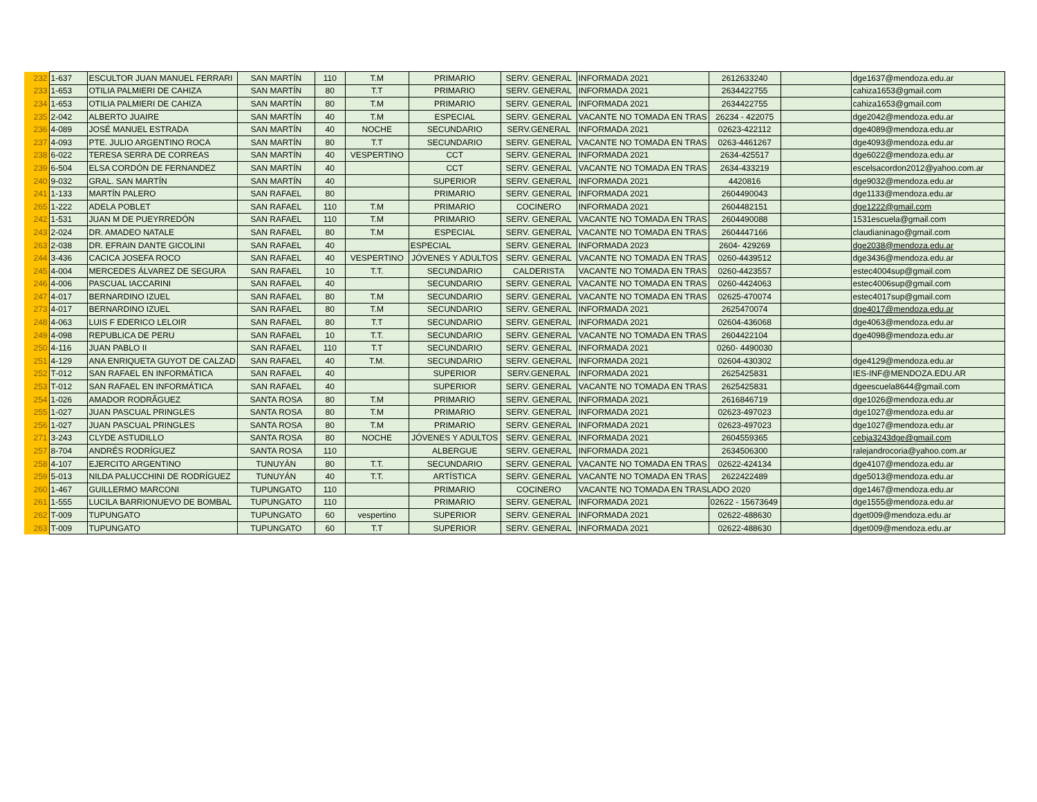| 232 | 1-637 | ESCULTOR JUAN MANUEL FERRARI | SAN MARTÍN | 110 | T.M | PRIMARIO | SERV. GENERAL | INFORMADA 2021 | 2612633240 | | dge1637@mendoza.edu.ar |
| 233 | 1-653 | OTILIA PALMIERI DE CAHIZA | SAN MARTÍN | 80 | T.T | PRIMARIO | SERV. GENERAL | INFORMADA 2021 | 2634422755 | | cahiza1653@gmail.com |
| 234 | 1-653 | OTILIA PALMIERI DE CAHIZA | SAN MARTÍN | 80 | T.M | PRIMARIO | SERV. GENERAL | INFORMADA 2021 | 2634422755 | | cahiza1653@gmail.com |
| 235 | 2-042 | ALBERTO JUAIRE | SAN MARTÍN | 40 | T.M | ESPECIAL | SERV. GENERAL | VACANTE NO TOMADA EN TRAS | 26234 - 422075 | | dge2042@mendoza.edu.ar |
| 236 | 4-089 | JOSÉ MANUEL ESTRADA | SAN MARTÍN | 40 | NOCHE | SECUNDARIO | SERV.GENERAL | INFORMADA 2021 | 02623-422112 | | dge4089@mendoza.edu.ar |
| 237 | 4-093 | PTE. JULIO ARGENTINO ROCA | SAN MARTÍN | 80 | T.T | SECUNDARIO | SERV. GENERAL | VACANTE NO TOMADA EN TRAS | 0263-4461267 | | dge4093@mendoza.edu.ar |
| 238 | 6-022 | TERESA SERRA DE CORREAS | SAN MARTÍN | 40 | VESPERTINO | CCT | SERV. GENERAL | INFORMADA 2021 | 2634-425517 | | dge6022@mendoza.edu.ar |
| 239 | 6-504 | ELSA CORDÓN DE FERNANDEZ | SAN MARTÍN | 40 | | CCT | SERV. GENERAL | VACANTE NO TOMADA EN TRAS | 2634-433219 | | escelsacordon2012@yahoo.com.ar |
| 240 | 9-032 | GRAL. SAN MARTÍN | SAN MARTÍN | 40 | | SUPERIOR | SERV. GENERAL | INFORMADA 2021 | 4420816 | | dge9032@mendoza.edu.ar |
| 241 | 1-133 | MARTÍN PALERO | SAN RAFAEL | 80 | | PRIMARIO | SERV. GENERAL | INFORMADA 2021 | 2604490043 | | dge1133@mendoza.edu.ar |
| 265 | 1-222 | ADELA POBLET | SAN RAFAEL | 110 | T.M | PRIMARIO | COCINERO | INFORMADA 2021 | 2604482151 | | dge1222@gmail.com |
| 242 | 1-531 | JUAN M DE PUEYRREDÓN | SAN RAFAEL | 110 | T.M | PRIMARIO | SERV. GENERAL | VACANTE NO TOMADA EN TRAS | 2604490088 | | 1531escuela@gmail.com |
| 243 | 2-024 | DR. AMADEO NATALE | SAN RAFAEL | 80 | T.M | ESPECIAL | SERV. GENERAL | VACANTE NO TOMADA EN TRAS | 2604447166 | | claudianinago@gmail.com |
| 263 | 2-038 | DR. EFRAIN DANTE GICOLINI | SAN RAFAEL | 40 | | ESPECIAL | SERV. GENERAL | INFORMADA 2023 | 2604- 429269 | | dge2038@mendoza.edu.ar |
| 244 | 3-436 | CACICA JOSEFA ROCO | SAN RAFAEL | 40 | VESPERTINO | JÓVENES Y ADULTOS | SERV. GENERAL | VACANTE NO TOMADA EN TRAS | 0260-4439512 | | dge3436@mendoza.edu.ar |
| 245 | 4-004 | MERCEDES ÁLVAREZ DE SEGURA | SAN RAFAEL | 10 | T.T. | SECUNDARIO | CALDERISTA | VACANTE NO TOMADA EN TRAS | 0260-4423557 | | estec4004sup@gmail.com |
| 246 | 4-006 | PASCUAL IACCARINI | SAN RAFAEL | 40 | | SECUNDARIO | SERV. GENERAL | VACANTE NO TOMADA EN TRAS | 0260-4424063 | | estec4006sup@gmail.com |
| 247 | 4-017 | BERNARDINO IZUEL | SAN RAFAEL | 80 | T.M | SECUNDARIO | SERV. GENERAL | VACANTE NO TOMADA EN TRAS | 02625-470074 | | estec4017sup@gmail.com |
| 273 | 4-017 | BERNARDINO IZUEL | SAN RAFAEL | 80 | T.M | SECUNDARIO | SERV. GENERAL | INFORMADA 2021 | 2625470074 | | dge4017@mendoza.edu.ar |
| 248 | 4-063 | LUIS F EDERICO LELOIR | SAN RAFAEL | 80 | T.T | SECUNDARIO | SERV. GENERAL | INFORMADA 2021 | 02604-436068 | | dge4063@mendoza.edu.ar |
| 249 | 4-098 | REPUBLICA DE PERU | SAN RAFAEL | 10 | T.T. | SECUNDARIO | SERV. GENERAL | VACANTE NO TOMADA EN TRAS | 2604422104 | | dge4098@mendoza.edu.ar |
| 250 | 4-116 | JUAN PABLO II | SAN RAFAEL | 110 | T.T | SECUNDARIO | SERV. GENERAL | INFORMADA 2021 | 0260- 4490030 | | |
| 251 | 4-129 | ANA ENRIQUETA GUYOT DE CALZAD | SAN RAFAEL | 40 | T.M. | SECUNDARIO | SERV. GENERAL | INFORMADA 2021 | 02604-430302 | | dge4129@mendoza.edu.ar |
| 252 | T-012 | SAN RAFAEL EN INFORMÁTICA | SAN RAFAEL | 40 | | SUPERIOR | SERV.GENERAL | INFORMADA 2021 | 2625425831 | | IES-INF@MENDOZA.EDU.AR |
| 253 | T-012 | SAN RAFAEL EN INFORMÁTICA | SAN RAFAEL | 40 | | SUPERIOR | SERV. GENERAL | VACANTE NO TOMADA EN TRAS | 2625425831 | | dgeescuela8644@gmail.com |
| 254 | 1-026 | AMADOR RODRÃGUEZ | SANTA ROSA | 80 | T.M | PRIMARIO | SERV. GENERAL | INFORMADA 2021 | 2616846719 | | dge1026@mendoza.edu.ar |
| 255 | 1-027 | JUAN PASCUAL PRINGLES | SANTA ROSA | 80 | T.M | PRIMARIO | SERV. GENERAL | INFORMADA 2021 | 02623-497023 | | dge1027@mendoza.edu.ar |
| 256 | 1-027 | JUAN PASCUAL PRINGLES | SANTA ROSA | 80 | T.M | PRIMARIO | SERV. GENERAL | INFORMADA 2021 | 02623-497023 | | dge1027@mendoza.edu.ar |
| 271 | 3-243 | CLYDE ASTUDILLO | SANTA ROSA | 80 | NOCHE | JÓVENES Y ADULTOS | SERV. GENERAL | INFORMADA 2021 | 2604559365 | | cebja3243dge@gmail.com |
| 257 | 8-704 | ANDRÉS RODRÍGUEZ | SANTA ROSA | 110 | | ALBERGUE | SERV. GENERAL | INFORMADA 2021 | 2634506300 | | ralejandrocoria@yahoo.com.ar |
| 258 | 4-107 | EJERCITO ARGENTINO | TUNUYÁN | 80 | T.T. | SECUNDARIO | SERV. GENERAL | VACANTE NO TOMADA EN TRAS | 02622-424134 | | dge4107@mendoza.edu.ar |
| 259 | 5-013 | NILDA PALUCCHINI DE RODRÍGUEZ | TUNUYÁN | 40 | T.T. | ARTÍSTICA | SERV. GENERAL | VACANTE NO TOMADA EN TRAS | 2622422489 | | dge5013@mendoza.edu.ar |
| 260 | 1-467 | GUILLERMO MARCONI | TUPUNGATO | 110 | | PRIMARIO | COCINERO | VACANTE NO TOMADA EN TRASLADO 2020 | | | dge1467@mendoza.edu.ar |
| 261 | 1-555 | LUCILA BARRIONUEVO DE BOMBAL | TUPUNGATO | 110 | | PRIMARIO | SERV. GENERAL | INFORMADA 2021 | 02622 - 15673649 | | dge1555@mendoza.edu.ar |
| 262 | T-009 | TUPUNGATO | TUPUNGATO | 60 | vespertino | SUPERIOR | SERV. GENERAL | INFORMADA 2021 | 02622-488630 | | dget009@mendoza.edu.ar |
| 263 | T-009 | TUPUNGATO | TUPUNGATO | 60 | T.T | SUPERIOR | SERV. GENERAL | INFORMADA 2021 | 02622-488630 | | dget009@mendoza.edu.ar |